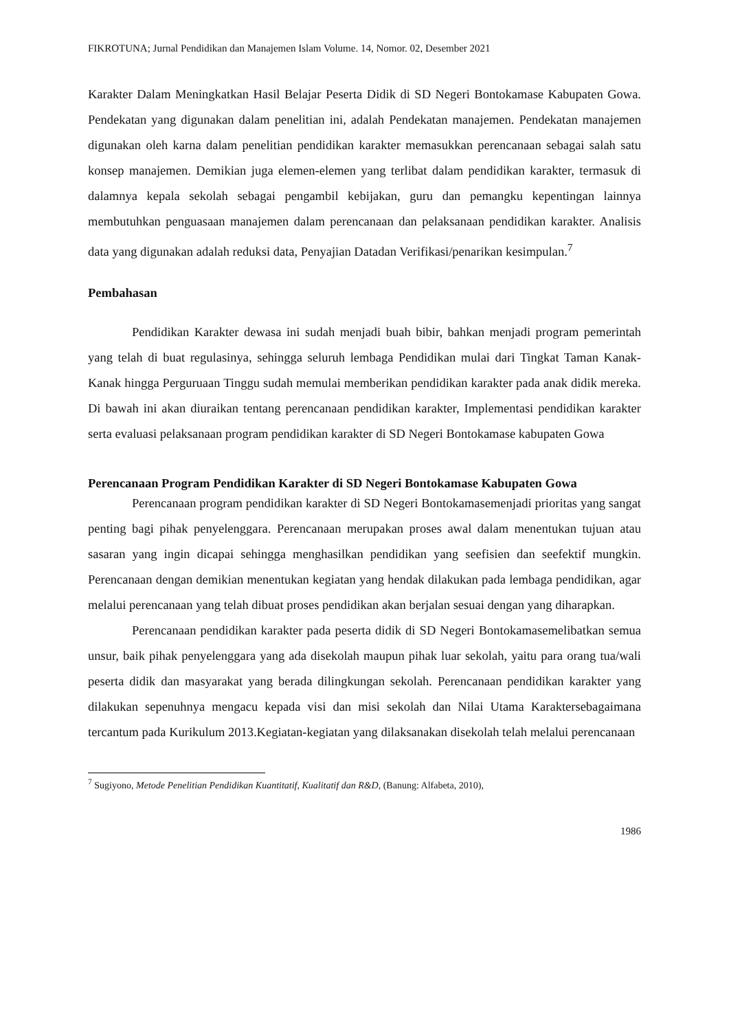FIKROTUNA; Jurnal Pendidikan dan Manajemen Islam Volume. 14, Nomor. 02, Desember 2021
Karakter Dalam Meningkatkan Hasil Belajar Peserta Didik di SD Negeri Bontokamase Kabupaten Gowa. Pendekatan yang digunakan dalam penelitian ini, adalah Pendekatan manajemen. Pendekatan manajemen digunakan oleh karna dalam penelitian pendidikan karakter memasukkan perencanaan sebagai salah satu konsep manajemen. Demikian juga elemen-elemen yang terlibat dalam pendidikan karakter, termasuk di dalamnya kepala sekolah sebagai pengambil kebijakan, guru dan pemangku kepentingan lainnya membutuhkan penguasaan manajemen dalam perencanaan dan pelaksanaan pendidikan karakter. Analisis data yang digunakan adalah reduksi data, Penyajian Datadan Verifikasi/penarikan kesimpulan.<sup>7</sup>
Pembahasan
Pendidikan Karakter dewasa ini sudah menjadi buah bibir, bahkan menjadi program pemerintah yang telah di buat regulasinya, sehingga seluruh lembaga Pendidikan mulai dari Tingkat Taman Kanak-Kanak hingga Perguruaan Tinggu sudah memulai memberikan pendidikan karakter pada anak didik mereka. Di bawah ini akan diuraikan tentang perencanaan pendidikan karakter, Implementasi pendidikan karakter serta evaluasi pelaksanaan program pendidikan karakter di SD Negeri Bontokamase kabupaten Gowa
Perencanaan Program Pendidikan Karakter di SD Negeri Bontokamase Kabupaten Gowa
Perencanaan program pendidikan karakter di SD Negeri Bontokamasemenjadi prioritas yang sangat penting bagi pihak penyelenggara. Perencanaan merupakan proses awal dalam menentukan tujuan atau sasaran yang ingin dicapai sehingga menghasilkan pendidikan yang seefisien dan seefektif mungkin. Perencanaan dengan demikian menentukan kegiatan yang hendak dilakukan pada lembaga pendidikan, agar melalui perencanaan yang telah dibuat proses pendidikan akan berjalan sesuai dengan yang diharapkan.
Perencanaan pendidikan karakter pada peserta didik di SD Negeri Bontokamasemelibatkan semua unsur, baik pihak penyelenggara yang ada disekolah maupun pihak luar sekolah, yaitu para orang tua/wali peserta didik dan masyarakat yang berada dilingkungan sekolah. Perencanaan pendidikan karakter yang dilakukan sepenuhnya mengacu kepada visi dan misi sekolah dan Nilai Utama Karaktersebagaimana tercantum pada Kurikulum 2013.Kegiatan-kegiatan yang dilaksanakan disekolah telah melalui perencanaan
<sup>7</sup> Sugiyono, Metode Penelitian Pendidikan Kuantitatif, Kualitatif dan R&D, (Banung: Alfabeta, 2010),
1986